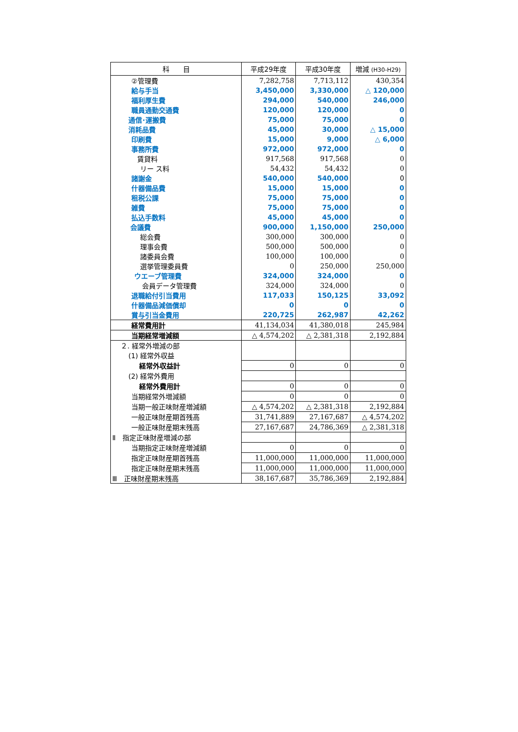| 科 目 | 平成29年度 | 平成30年度 | 増減 (H30-H29) |
| --- | --- | --- | --- |
| ②管理費 | 7,282,758 | 7,713,112 | 430,354 |
| 給与手当 | 3,450,000 | 3,330,000 | △ 120,000 |
| 福利厚生費 | 294,000 | 540,000 | 246,000 |
| 職員通勤交通費 | 120,000 | 120,000 | 0 |
| 通信･運搬費 | 75,000 | 75,000 | 0 |
| 消耗品費 | 45,000 | 30,000 | △ 15,000 |
| 印刷費 | 15,000 | 9,000 | △ 6,000 |
| 事務所費 | 972,000 | 972,000 | 0 |
| 賃貸料 | 917,568 | 917,568 | 0 |
| リー ス料 | 54,432 | 54,432 | 0 |
| 諸謝金 | 540,000 | 540,000 | 0 |
| 什器備品費 | 15,000 | 15,000 | 0 |
| 租税公課 | 75,000 | 75,000 | 0 |
| 雑費 | 75,000 | 75,000 | 0 |
| 払込手数料 | 45,000 | 45,000 | 0 |
| 会議費 | 900,000 | 1,150,000 | 250,000 |
| 総会費 | 300,000 | 300,000 | 0 |
| 理事会費 | 500,000 | 500,000 | 0 |
| 諸委員会費 | 100,000 | 100,000 | 0 |
| 選挙管理委員費 | 0 | 250,000 | 250,000 |
| ウエーブ管理費 | 324,000 | 324,000 | 0 |
| 会員データ管理費 | 324,000 | 324,000 | 0 |
| 退職給付引当費用 | 117,033 | 150,125 | 33,092 |
| 什器備品減価償却 | 0 | 0 | 0 |
| 賞与引当金費用 | 220,725 | 262,987 | 42,262 |
| 経常費用計 | 41,134,034 | 41,380,018 | 245,984 |
| 当期経常増減額 | △ 4,574,202 | △ 2,381,318 | 2,192,884 |
| ２. 経常外増減の部 | | | |
| (1) 経常外収益 | | | |
| 経常外収益計 | 0 | 0 | 0 |
| (2) 経常外費用 | | | |
| 経常外費用計 | 0 | 0 | 0 |
| 当期経常外増減額 | 0 | 0 | 0 |
| 当期一般正味財産増減額 | △ 4,574,202 | △ 2,381,318 | 2,192,884 |
| 一般正味財産期首残高 | 31,741,889 | 27,167,687 | △ 4,574,202 |
| 一般正味財産期末残高 | 27,167,687 | 24,786,369 | △ 2,381,318 |
| Ⅱ 指定正味財産増減の部 | | | |
| 当期指定正味財産増減額 | 0 | 0 | 0 |
| 指定正味財産期首残高 | 11,000,000 | 11,000,000 | 11,000,000 |
| 指定正味財産期末残高 | 11,000,000 | 11,000,000 | 11,000,000 |
| Ⅲ 正味財産期末残高 | 38,167,687 | 35,786,369 | 2,192,884 |